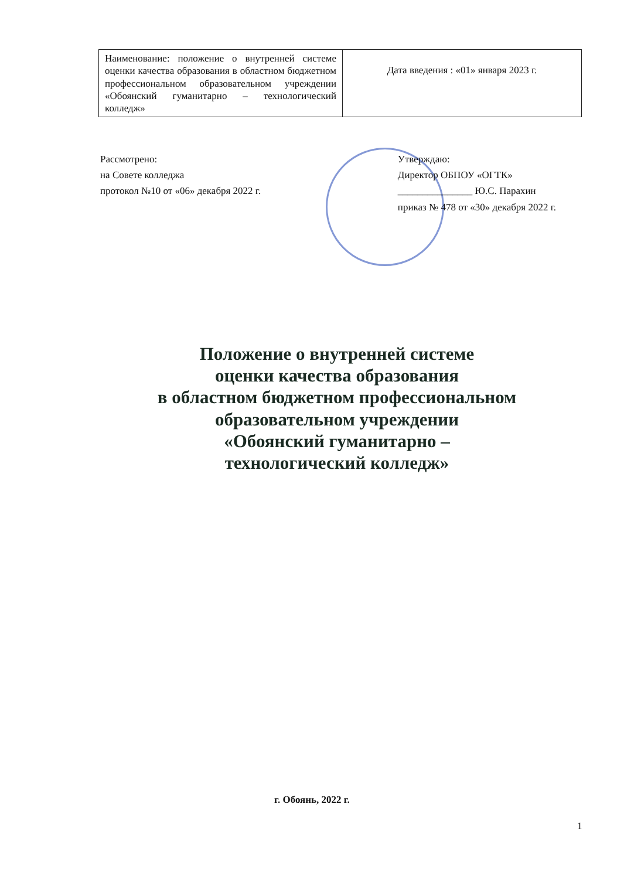| Наименование: положение о внутренней системе оценки качества образования в областном бюджетном профессиональном образовательном учреждении «Обоянский гуманитарно – технологический колледж» | Дата введения : «01» января 2023 г. |
Рассмотрено:
на Совете колледжа
протокол №10 от «06» декабря 2022 г.
Утверждаю:
Директор ОБПОУ «ОГТК»
_______________ Ю.С. Парахин
приказ № 478 от «30» декабря 2022 г.
Положение о внутренней системе
оценки качества образования
в областном бюджетном профессиональном
образовательном учреждении
«Обоянский гуманитарно –
технологический колледж»
г. Обоянь, 2022 г.
1